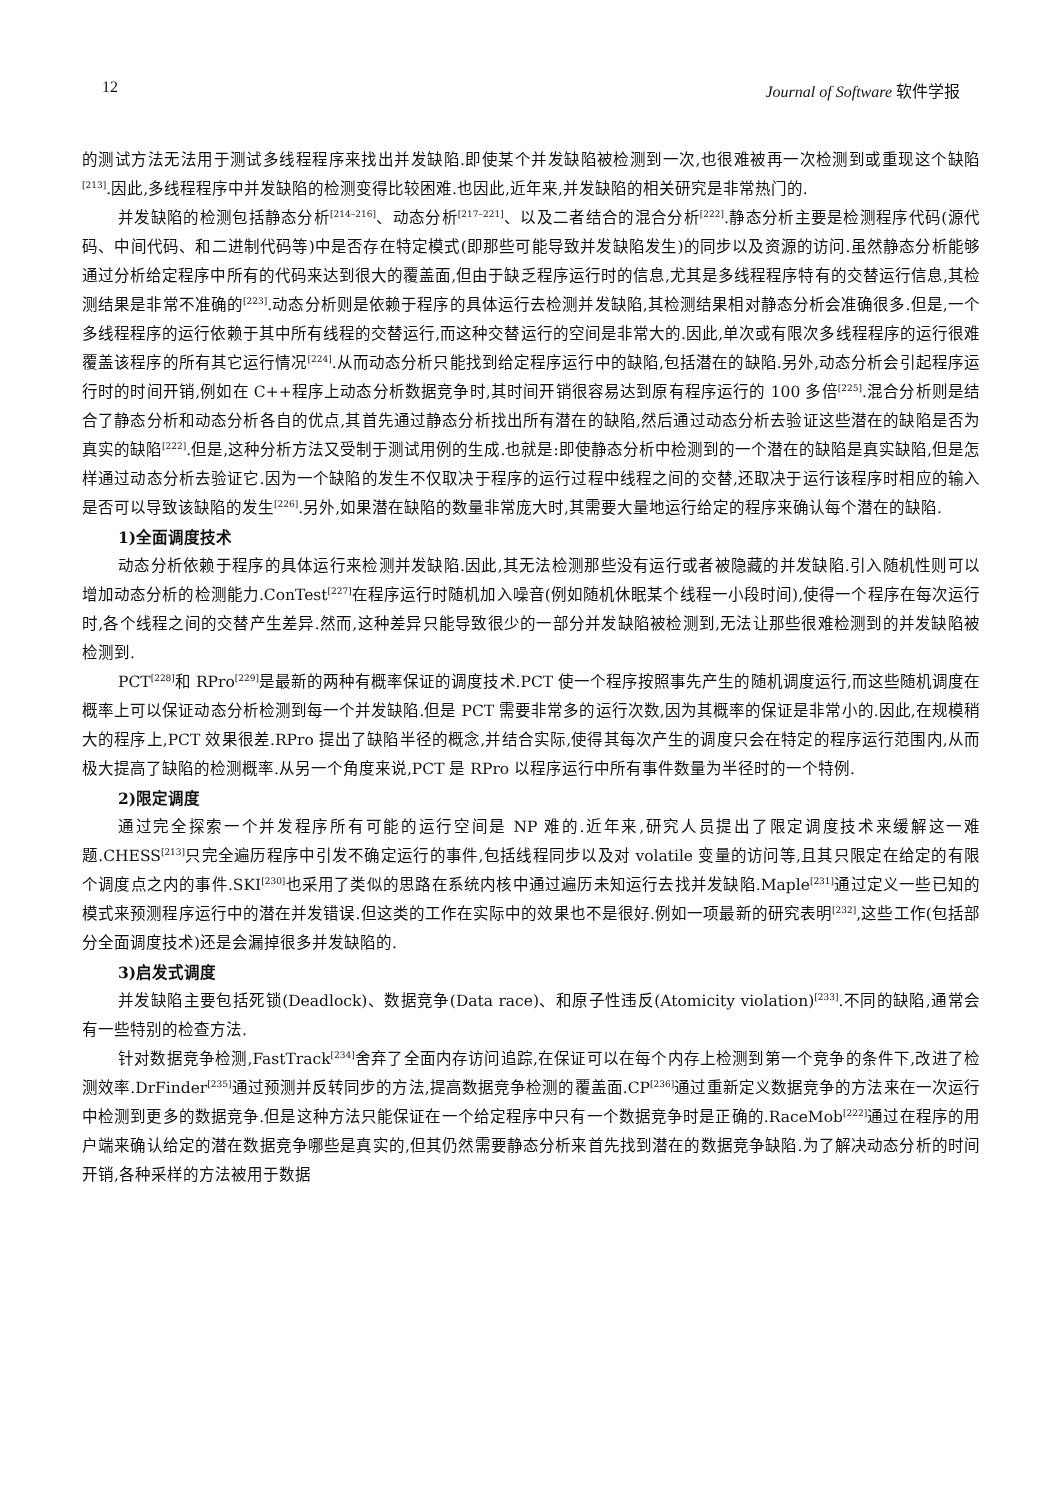12 Journal of Software 软件学报
的测试方法无法用于测试多线程程序来找出并发缺陷.即使某个并发缺陷被检测到一次,也很难被再一次检测到或重现这个缺陷<sup>[213]</sup>.因此,多线程程序中并发缺陷的检测变得比较困难.也因此,近年来,并发缺陷的相关研究是非常热门的.
并发缺陷的检测包括静态分析<sup>[214–216]</sup>、动态分析<sup>[217–221]</sup>、以及二者结合的混合分析<sup>[222]</sup>.静态分析主要是检测程序代码(源代码、中间代码、和二进制代码等)中是否存在特定模式(即那些可能导致并发缺陷发生)的同步以及资源的访问.虽然静态分析能够通过分析给定程序中所有的代码来达到很大的覆盖面,但由于缺乏程序运行时的信息,尤其是多线程程序特有的交替运行信息,其检测结果是非常不准确的<sup>[223]</sup>.动态分析则是依赖于程序的具体运行去检测并发缺陷,其检测结果相对静态分析会准确很多.但是,一个多线程程序的运行依赖于其中所有线程的交替运行,而这种交替运行的空间是非常大的.因此,单次或有限次多线程程序的运行很难覆盖该程序的所有其它运行情况<sup>[224]</sup>.从而动态分析只能找到给定程序运行中的缺陷,包括潜在的缺陷.另外,动态分析会引起程序运行时的时间开销,例如在 C++程序上动态分析数据竞争时,其时间开销很容易达到原有程序运行的 100 多倍<sup>[225]</sup>.混合分析则是结合了静态分析和动态分析各自的优点,其首先通过静态分析找出所有潜在的缺陷,然后通过动态分析去验证这些潜在的缺陷是否为真实的缺陷<sup>[222]</sup>.但是,这种分析方法又受制于测试用例的生成.也就是:即使静态分析中检测到的一个潜在的缺陷是真实缺陷,但是怎样通过动态分析去验证它.因为一个缺陷的发生不仅取决于程序的运行过程中线程之间的交替,还取决于运行该程序时相应的输入是否可以导致该缺陷的发生<sup>[226]</sup>.另外,如果潜在缺陷的数量非常庞大时,其需要大量地运行给定的程序来确认每个潜在的缺陷.
1)全面调度技术
动态分析依赖于程序的具体运行来检测并发缺陷.因此,其无法检测那些没有运行或者被隐藏的并发缺陷.引入随机性则可以增加动态分析的检测能力.ConTest<sup>[227]</sup>在程序运行时随机加入噪音(例如随机休眠某个线程一小段时间),使得一个程序在每次运行时,各个线程之间的交替产生差异.然而,这种差异只能导致很少的一部分并发缺陷被检测到,无法让那些很难检测到的并发缺陷被检测到.
PCT<sup>[228]</sup>和 RPro<sup>[229]</sup>是最新的两种有概率保证的调度技术.PCT 使一个程序按照事先产生的随机调度运行,而这些随机调度在概率上可以保证动态分析检测到每一个并发缺陷.但是 PCT 需要非常多的运行次数,因为其概率的保证是非常小的.因此,在规模稍大的程序上,PCT 效果很差.RPro 提出了缺陷半径的概念,并结合实际,使得其每次产生的调度只会在特定的程序运行范围内,从而极大提高了缺陷的检测概率.从另一个角度来说,PCT 是 RPro 以程序运行中所有事件数量为半径时的一个特例.
2)限定调度
通过完全探索一个并发程序所有可能的运行空间是 NP 难的.近年来,研究人员提出了限定调度技术来缓解这一难题.CHESS<sup>[213]</sup>只完全遍历程序中引发不确定运行的事件,包括线程同步以及对 volatile 变量的访问等,且其只限定在给定的有限个调度点之内的事件.SKI<sup>[230]</sup>也采用了类似的思路在系统内核中通过遍历未知运行去找并发缺陷.Maple<sup>[231]</sup>通过定义一些已知的模式来预测程序运行中的潜在并发错误.但这类的工作在实际中的效果也不是很好.例如一项最新的研究表明<sup>[232]</sup>,这些工作(包括部分全面调度技术)还是会漏掉很多并发缺陷的.
3)启发式调度
并发缺陷主要包括死锁(Deadlock)、数据竞争(Data race)、和原子性违反(Atomicity violation)<sup>[233]</sup>.不同的缺陷,通常会有一些特别的检查方法.
针对数据竞争检测,FastTrack<sup>[234]</sup>舍弃了全面内存访问追踪,在保证可以在每个内存上检测到第一个竞争的条件下,改进了检测效率.DrFinder<sup>[235]</sup>通过预测并反转同步的方法,提高数据竞争检测的覆盖面.CP<sup>[236]</sup>通过重新定义数据竞争的方法来在一次运行中检测到更多的数据竞争.但是这种方法只能保证在一个给定程序中只有一个数据竞争时是正确的.RaceMob<sup>[222]</sup>通过在程序的用户端来确认给定的潜在数据竞争哪些是真实的,但其仍然需要静态分析来首先找到潜在的数据竞争缺陷.为了解决动态分析的时间开销,各种采样的方法被用于数据